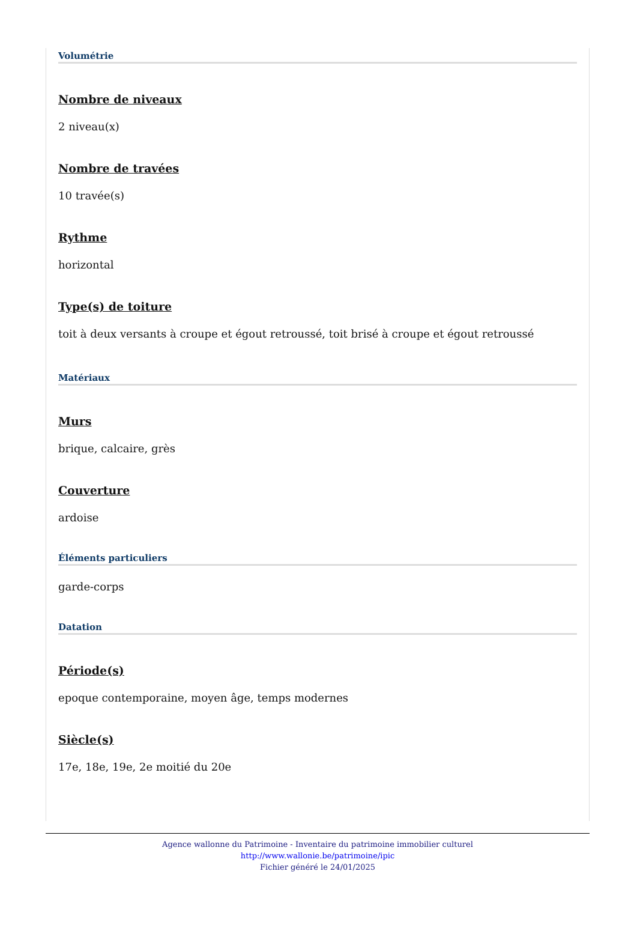Volumétrie
Nombre de niveaux
2 niveau(x)
Nombre de travées
10 travée(s)
Rythme
horizontal
Type(s) de toiture
toit à deux versants à croupe et égout retroussé, toit brisé à croupe et égout retroussé
Matériaux
Murs
brique, calcaire, grès
Couverture
ardoise
Éléments particuliers
garde-corps
Datation
Période(s)
epoque contemporaine, moyen âge, temps modernes
Siècle(s)
17e, 18e, 19e, 2e moitié du 20e
Agence wallonne du Patrimoine - Inventaire du patrimoine immobilier culturel
http://www.wallonie.be/patrimoine/ipic
Fichier généré le 24/01/2025